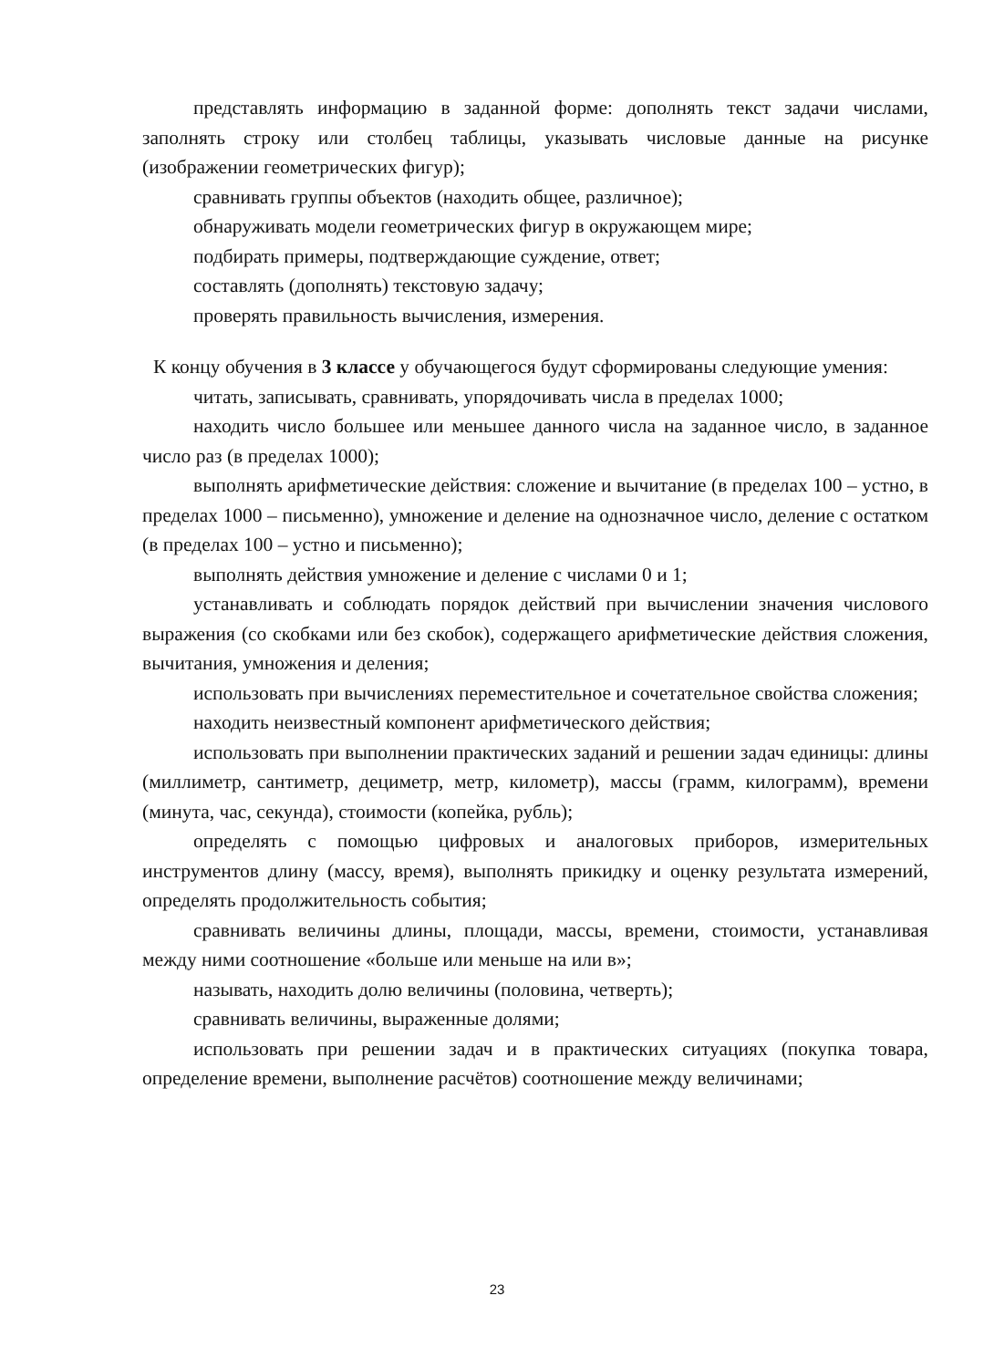представлять информацию в заданной форме: дополнять текст задачи числами, заполнять строку или столбец таблицы, указывать числовые данные на рисунке (изображении геометрических фигур);
сравнивать группы объектов (находить общее, различное);
обнаруживать модели геометрических фигур в окружающем мире;
подбирать примеры, подтверждающие суждение, ответ;
составлять (дополнять) текстовую задачу;
проверять правильность вычисления, измерения.
К концу обучения в 3 классе у обучающегося будут сформированы следующие умения:
читать, записывать, сравнивать, упорядочивать числа в пределах 1000;
находить число большее или меньшее данного числа на заданное число, в заданное число раз (в пределах 1000);
выполнять арифметические действия: сложение и вычитание (в пределах 100 – устно, в пределах 1000 – письменно), умножение и деление на однозначное число, деление с остатком (в пределах 100 – устно и письменно);
выполнять действия умножение и деление с числами 0 и 1;
устанавливать и соблюдать порядок действий при вычислении значения числового выражения (со скобками или без скобок), содержащего арифметические действия сложения, вычитания, умножения и деления;
использовать при вычислениях переместительное и сочетательное свойства сложения;
находить неизвестный компонент арифметического действия;
использовать при выполнении практических заданий и решении задач единицы: длины (миллиметр, сантиметр, дециметр, метр, километр), массы (грамм, килограмм), времени (минута, час, секунда), стоимости (копейка, рубль);
определять с помощью цифровых и аналоговых приборов, измерительных инструментов длину (массу, время), выполнять прикидку и оценку результата измерений, определять продолжительность события;
сравнивать величины длины, площади, массы, времени, стоимости, устанавливая между ними соотношение «больше или меньше на или в»;
называть, находить долю величины (половина, четверть);
сравнивать величины, выраженные долями;
использовать при решении задач и в практических ситуациях (покупка товара, определение времени, выполнение расчётов) соотношение между величинами;
23